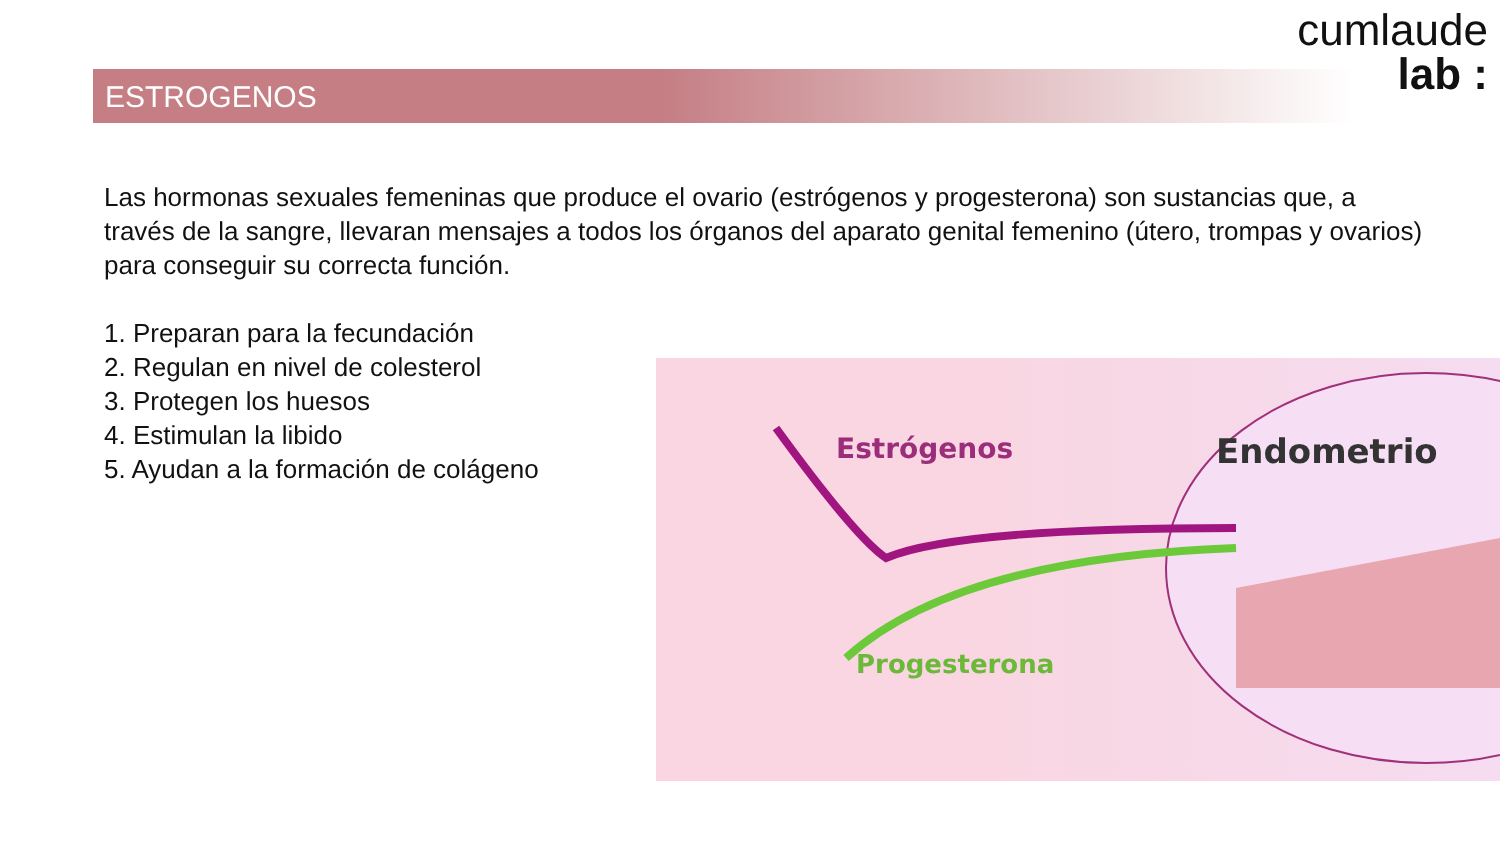cumlaude
lab :
ESTROGENOS
Las hormonas sexuales femeninas que produce el ovario (estrógenos y progesterona) son sustancias que, a través de la sangre, llevaran mensajes a todos los órganos del aparato genital femenino (útero, trompas y ovarios) para conseguir su correcta función.
1. Preparan para la fecundación
2. Regulan en nivel de colesterol
3. Protegen los huesos
4. Estimulan la libido
5. Ayudan a la formación de colágeno
Estrógenos
Endometrio
Progesterona